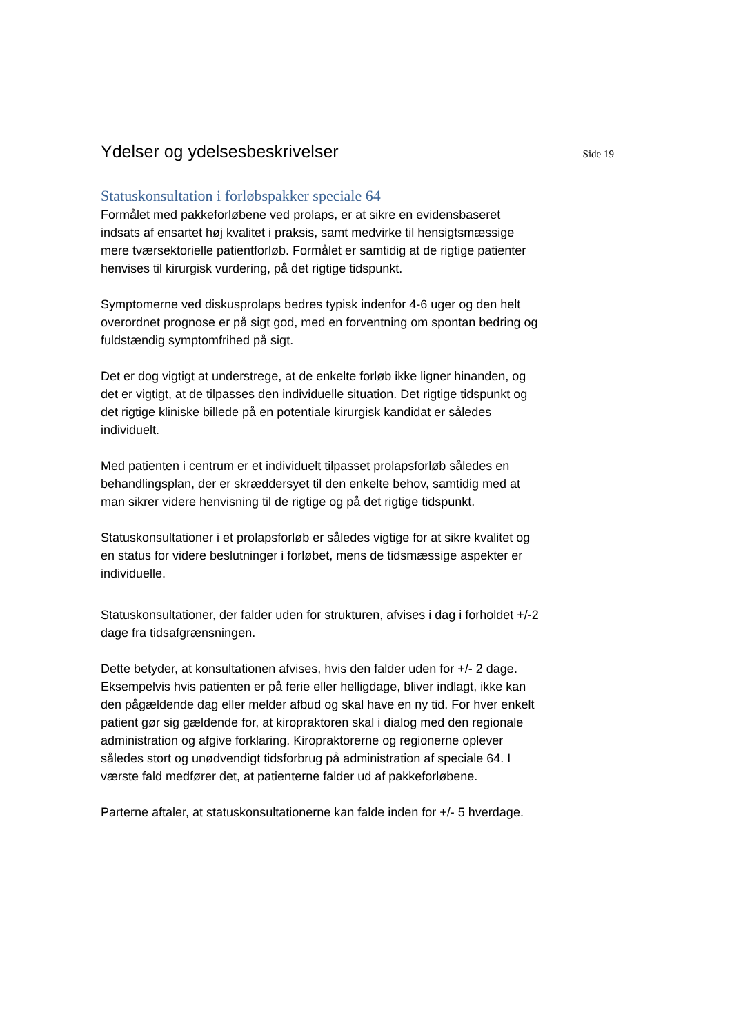Ydelser og ydelsesbeskrivelser
Side 19
Statuskonsultation i forløbspakker speciale 64
Formålet med pakkeforløbene ved prolaps, er at sikre en evidensbaseret indsats af ensartet høj kvalitet i praksis, samt medvirke til hensigtsmæssige mere tværsektorielle patientforløb. Formålet er samtidig at de rigtige patienter henvises til kirurgisk vurdering, på det rigtige tidspunkt.
Symptomerne ved diskusprolaps bedres typisk indenfor 4-6 uger og den helt overordnet prognose er på sigt god, med en forventning om spontan bedring og fuldstændig symptomfrihed på sigt.
Det er dog vigtigt at understrege, at de enkelte forløb ikke ligner hinanden, og det er vigtigt, at de tilpasses den individuelle situation. Det rigtige tidspunkt og det rigtige kliniske billede på en potentiale kirurgisk kandidat er således individuelt.
Med patienten i centrum er et individuelt tilpasset prolapsforløb således en behandlingsplan, der er skræddersyet til den enkelte behov, samtidig med at man sikrer videre henvisning til de rigtige og på det rigtige tidspunkt.
Statuskonsultationer i et prolapsforløb er således vigtige for at sikre kvalitet og en status for videre beslutninger i forløbet, mens de tidsmæssige aspekter er individuelle.
Statuskonsultationer, der falder uden for strukturen, afvises i dag i forholdet +/-2 dage fra tidsafgrænsningen.
Dette betyder, at konsultationen afvises, hvis den falder uden for +/- 2 dage. Eksempelvis hvis patienten er på ferie eller helligdage, bliver indlagt, ikke kan den pågældende dag eller melder afbud og skal have en ny tid. For hver enkelt patient gør sig gældende for, at kiropraktoren skal i dialog med den regionale administration og afgive forklaring. Kiropraktorerne og regionerne oplever således stort og unødvendigt tidsforbrug på administration af speciale 64. I værste fald medfører det, at patienterne falder ud af pakkeforløbene.
Parterne aftaler, at statuskonsultationerne kan falde inden for +/- 5 hverdage.